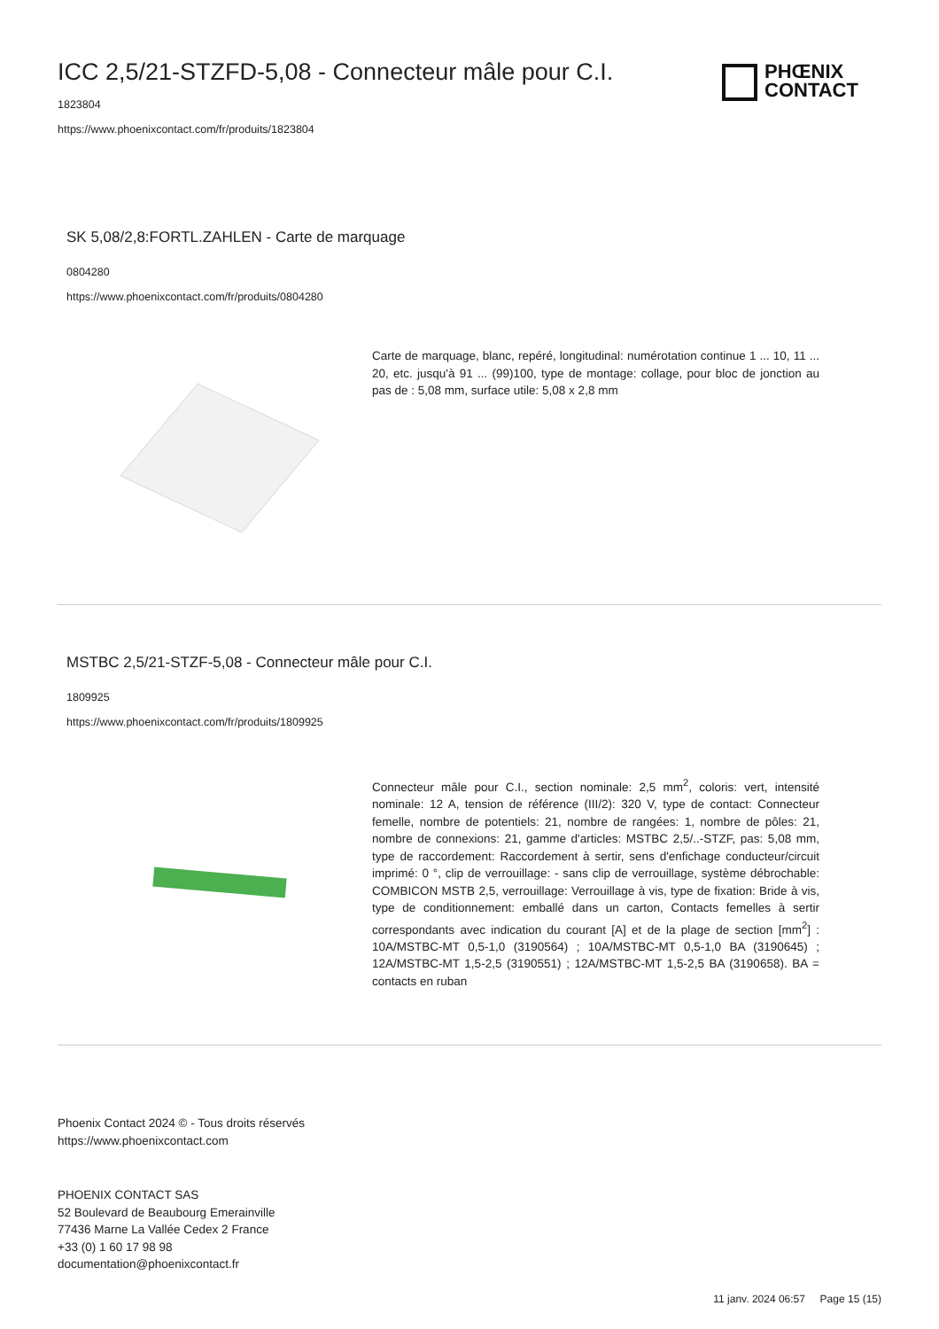PHŒNIX
CONTACT
ICC 2,5/21-STZFD-5,08 - Connecteur mâle pour C.I.
1823804
https://www.phoenixcontact.com/fr/produits/1823804
SK 5,08/2,8:FORTL.ZAHLEN - Carte de marquage
0804280
https://www.phoenixcontact.com/fr/produits/0804280
Carte de marquage, blanc, repéré, longitudinal: numérotation continue 1 ... 10, 11 ... 20, etc. jusqu'à 91 ... (99)100, type de montage: collage, pour bloc de jonction au pas de : 5,08 mm, surface utile: 5,08 x 2,8 mm
MSTBC 2,5/21-STZF-5,08 - Connecteur mâle pour C.I.
1809925
https://www.phoenixcontact.com/fr/produits/1809925
Connecteur mâle pour C.I., section nominale: 2,5 mm<sup>2</sup>, coloris: vert, intensité nominale: 12 A, tension de référence (III/2): 320 V, type de contact: Connecteur femelle, nombre de potentiels: 21, nombre de rangées: 1, nombre de pôles: 21, nombre de connexions: 21, gamme d'articles: MSTBC 2,5/..-STZF, pas: 5,08 mm, type de raccordement: Raccordement à sertir, sens d'enfichage conducteur/circuit imprimé: 0 °, clip de verrouillage: - sans clip de verrouillage, système débrochable: COMBICON MSTB 2,5, verrouillage: Verrouillage à vis, type de fixation: Bride à vis, type de conditionnement: emballé dans un carton, Contacts femelles à sertir correspondants avec indication du courant [A] et de la plage de section [mm<sup>2</sup>] : 10A/MSTBC-MT 0,5-1,0 (3190564) ; 10A/MSTBC-MT 0,5-1,0 BA (3190645) ; 12A/MSTBC-MT 1,5-2,5 (3190551) ; 12A/MSTBC-MT 1,5-2,5 BA (3190658). BA = contacts en ruban
Phoenix Contact 2024 © - Tous droits réservés
https://www.phoenixcontact.com
PHOENIX CONTACT SAS
52 Boulevard de Beaubourg Emerainville
77436 Marne La Vallée Cedex 2 France
+33 (0) 1 60 17 98 98
documentation@phoenixcontact.fr
11 janv. 2024 06:57 Page 15 (15)